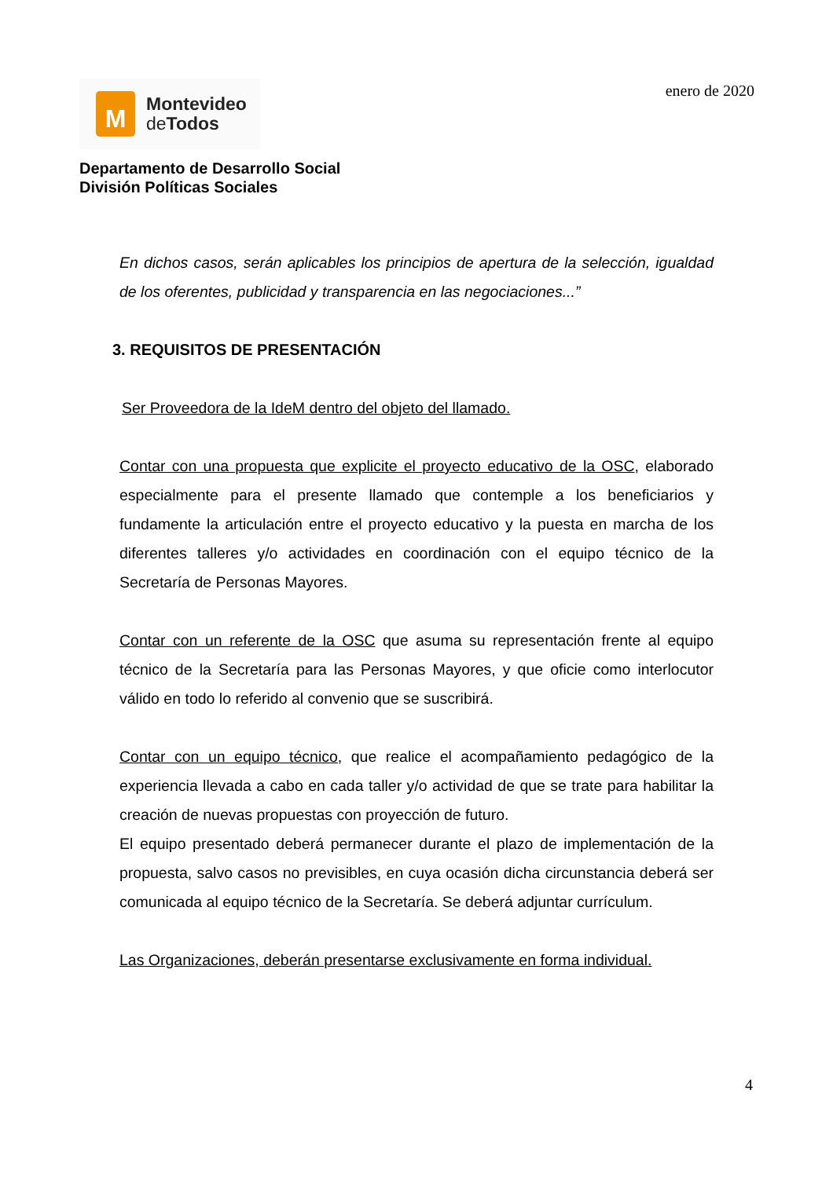M
Montevideo
de Todos
enero de 2020
Departamento de Desarrollo Social
División Políticas Sociales
En dichos casos, serán aplicables los principios de apertura de la selección, igualdad de los oferentes, publicidad y transparencia en las negociaciones...”
3. REQUISITOS DE PRESENTACIÓN
Ser Proveedora de la IdeM dentro del objeto del llamado.
Contar con una propuesta que explicite el proyecto educativo de la OSC, elaborado especialmente para el presente llamado que contemple a los beneficiarios y fundamente la articulación entre el proyecto educativo y la puesta en marcha de los diferentes talleres y/o actividades en coordinación con el equipo técnico de la Secretaría de Personas Mayores.
Contar con un referente de la OSC que asuma su representación frente al equipo técnico de la Secretaría para las Personas Mayores, y que oficie como interlocutor válido en todo lo referido al convenio que se suscribirá.
Contar con un equipo técnico, que realice el acompañamiento pedagógico de la experiencia llevada a cabo en cada taller y/o actividad de que se trate para habilitar la creación de nuevas propuestas con proyección de futuro.
El equipo presentado deberá permanecer durante el plazo de implementación de la propuesta, salvo casos no previsibles, en cuya ocasión dicha circunstancia deberá ser comunicada al equipo técnico de la Secretaría. Se deberá adjuntar currículum.
Las Organizaciones, deberán presentarse exclusivamente en forma individual.
4